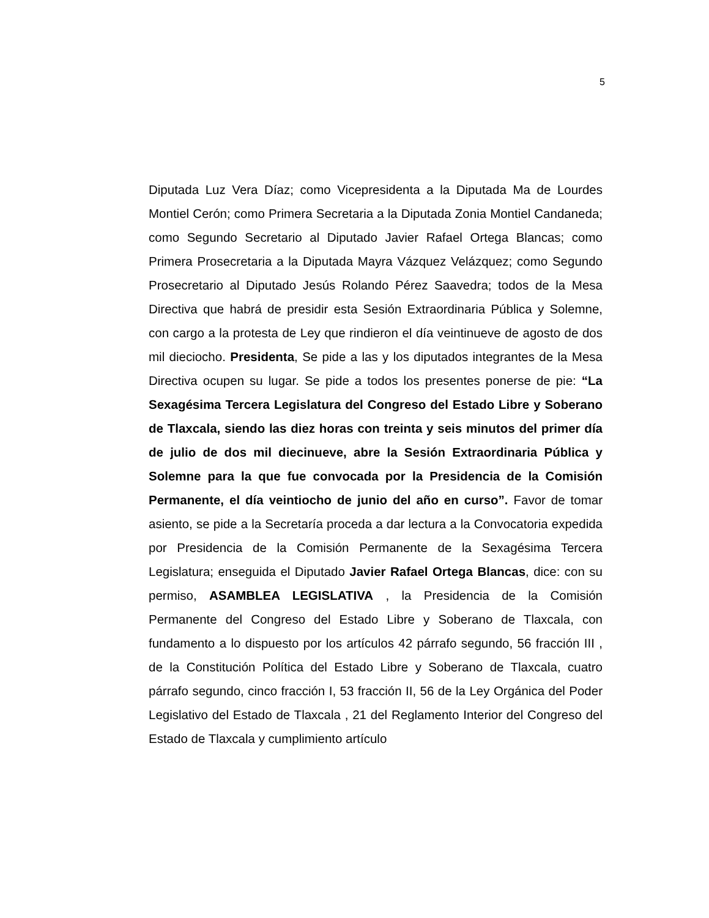5
Diputada Luz Vera Díaz; como Vicepresidenta a la Diputada Ma de Lourdes Montiel Cerón; como Primera Secretaria a la Diputada Zonia Montiel Candaneda; como Segundo Secretario al Diputado Javier Rafael Ortega Blancas; como Primera Prosecretaria a la Diputada Mayra Vázquez Velázquez; como Segundo Prosecretario al Diputado Jesús Rolando Pérez Saavedra; todos de la Mesa Directiva que habrá de presidir esta Sesión Extraordinaria Pública y Solemne, con cargo a la protesta de Ley que rindieron el día veintinueve de agosto de dos mil dieciocho. Presidenta, Se pide a las y los diputados integrantes de la Mesa Directiva ocupen su lugar. Se pide a todos los presentes ponerse de pie: “La Sexagésima Tercera Legislatura del Congreso del Estado Libre y Soberano de Tlaxcala, siendo las diez horas con treinta y seis minutos del primer día de julio de dos mil diecinueve, abre la Sesión Extraordinaria Pública y Solemne para la que fue convocada por la Presidencia de la Comisión Permanente, el día veintiocho de junio del año en curso”. Favor de tomar asiento, se pide a la Secretaría proceda a dar lectura a la Convocatoria expedida por Presidencia de la Comisión Permanente de la Sexagésima Tercera Legislatura; enseguida el Diputado Javier Rafael Ortega Blancas, dice: con su permiso, ASAMBLEA LEGISLATIVA , la Presidencia de la Comisión Permanente del Congreso del Estado Libre y Soberano de Tlaxcala, con fundamento a lo dispuesto por los artículos 42 párrafo segundo, 56 fracción III , de la Constitución Política del Estado Libre y Soberano de Tlaxcala, cuatro párrafo segundo, cinco fracción I, 53 fracción II, 56 de la Ley Orgánica del Poder Legislativo del Estado de Tlaxcala , 21 del Reglamento Interior del Congreso del Estado de Tlaxcala y cumplimiento artículo